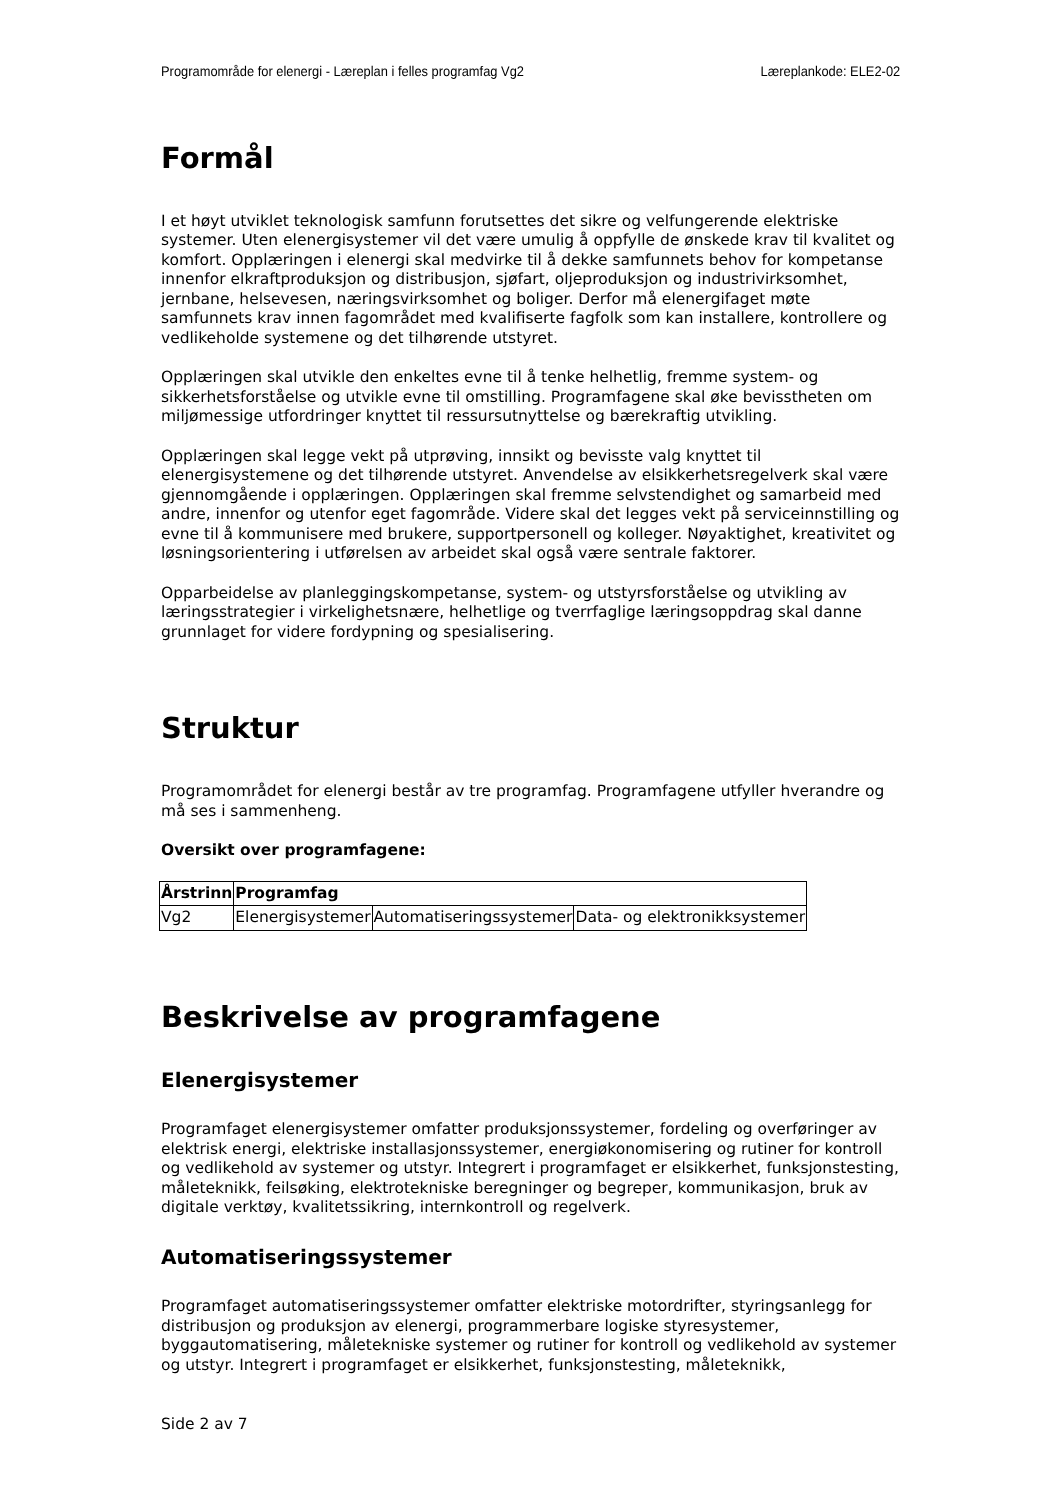Programområde for elenergi - Læreplan i felles programfag Vg2 Læreplankode: ELE2-02
Formål
I et høyt utviklet teknologisk samfunn forutsettes det sikre og velfungerende elektriske systemer. Uten elenergisystemer vil det være umulig å oppfylle de ønskede krav til kvalitet og komfort. Opplæringen i elenergi skal medvirke til å dekke samfunnets behov for kompetanse innenfor elkraftproduksjon og distribusjon, sjøfart, oljeproduksjon og industrivirksomhet, jernbane, helsevesen, næringsvirksomhet og boliger. Derfor må elenergifaget møte samfunnets krav innen fagområdet med kvalifiserte fagfolk som kan installere, kontrollere og vedlikeholde systemene og det tilhørende utstyret.
Opplæringen skal utvikle den enkeltes evne til å tenke helhetlig, fremme system- og sikkerhetsforståelse og utvikle evne til omstilling. Programfagene skal øke bevisstheten om miljømessige utfordringer knyttet til ressursutnyttelse og bærekraftig utvikling.
Opplæringen skal legge vekt på utprøving, innsikt og bevisste valg knyttet til elenergisystemene og det tilhørende utstyret. Anvendelse av elsikkerhetsregelverk skal være gjennomgående i opplæringen. Opplæringen skal fremme selvstendighet og samarbeid med andre, innenfor og utenfor eget fagområde. Videre skal det legges vekt på serviceinnstilling og evne til å kommunisere med brukere, supportpersonell og kolleger. Nøyaktighet, kreativitet og løsningsorientering i utførelsen av arbeidet skal også være sentrale faktorer.
Opparbeidelse av planleggingskompetanse, system- og utstyrsforståelse og utvikling av læringsstrategier i virkelighetsnære, helhetlige og tverrfaglige læringsoppdrag skal danne grunnlaget for videre fordypning og spesialisering.
Struktur
Programområdet for elenergi består av tre programfag. Programfagene utfyller hverandre og må ses i sammenheng.
Oversikt over programfagene:
| Årstrinn | Programfag | | |
| --- | --- | --- | --- |
| Vg2 | Elenergisystemer | Automatiseringssystemer | Data- og elektronikksystemer |
Beskrivelse av programfagene
Elenergisystemer
Programfaget elenergisystemer omfatter produksjonssystemer, fordeling og overføringer av elektrisk energi, elektriske installasjonssystemer, energiøkonomisering og rutiner for kontroll og vedlikehold av systemer og utstyr. Integrert i programfaget er elsikkerhet, funksjonstesting, måleteknikk, feilsøking, elektrotekniske beregninger og begreper, kommunikasjon, bruk av digitale verktøy, kvalitetssikring, internkontroll og regelverk.
Automatiseringssystemer
Programfaget automatiseringssystemer omfatter elektriske motordrifter, styringsanlegg for distribusjon og produksjon av elenergi, programmerbare logiske styresystemer, byggautomatisering, måletekniske systemer og rutiner for kontroll og vedlikehold av systemer og utstyr. Integrert i programfaget er elsikkerhet, funksjonstesting, måleteknikk,
Side 2 av 7